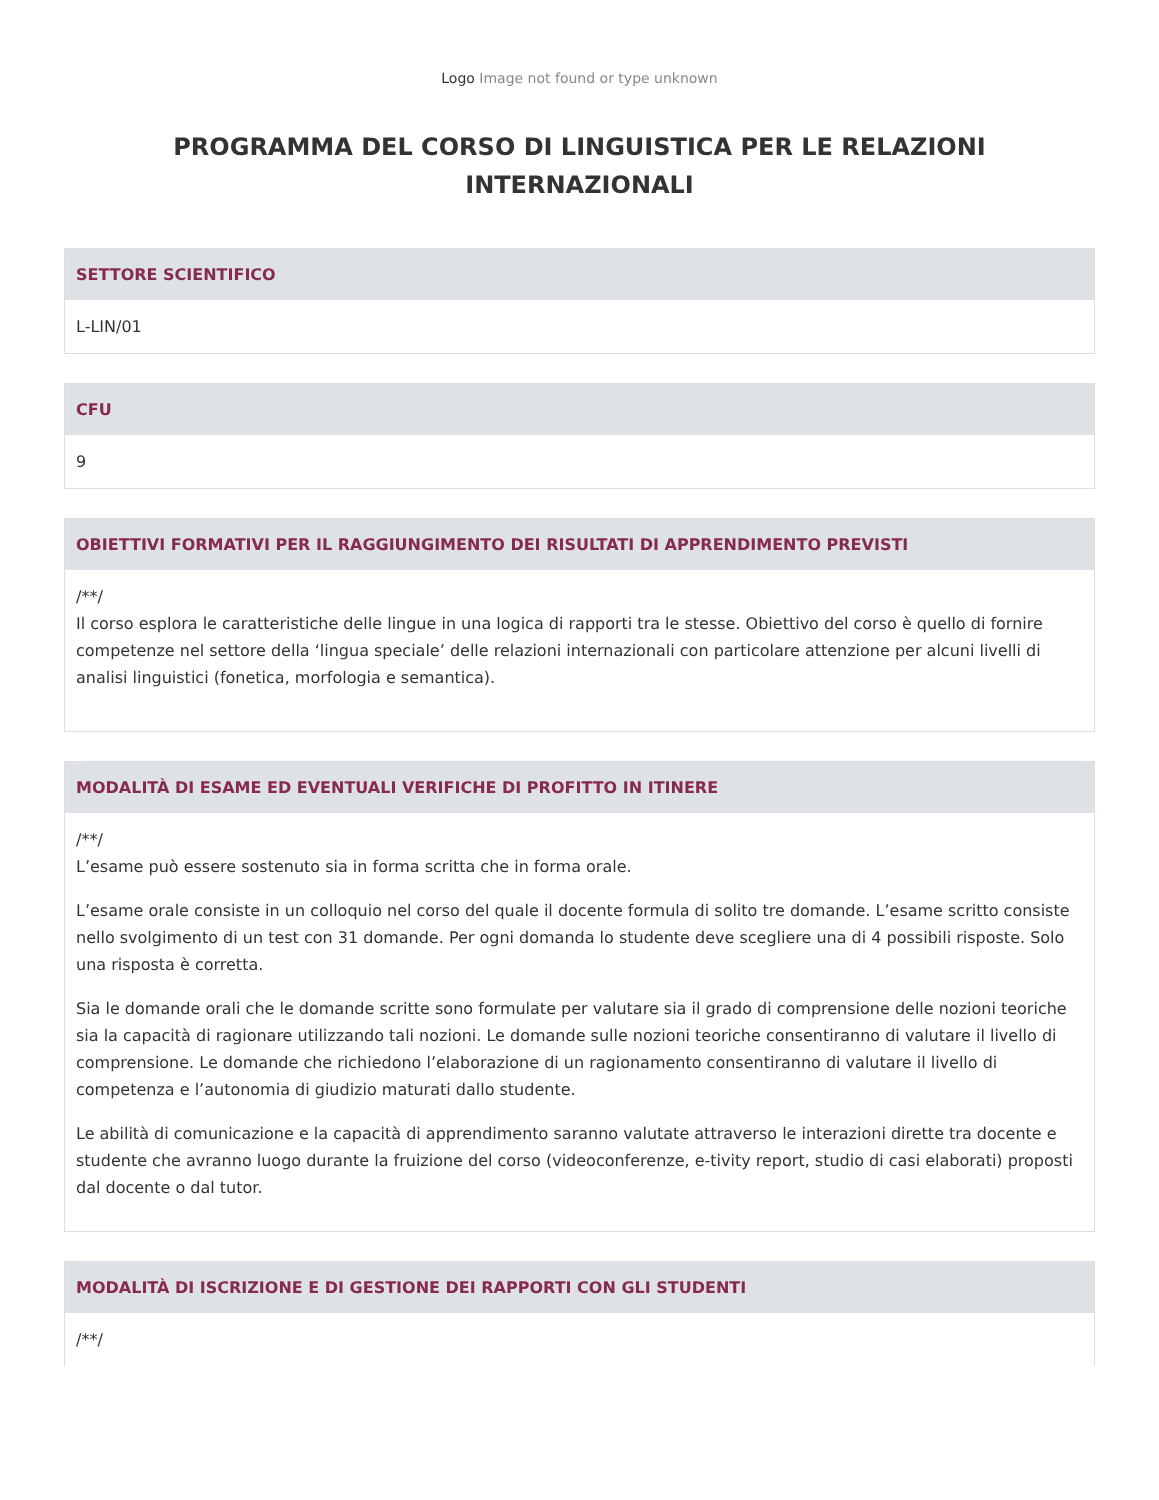Logo Image not found or type unknown
PROGRAMMA DEL CORSO DI LINGUISTICA PER LE RELAZIONI INTERNAZIONALI
SETTORE SCIENTIFICO
L-LIN/01
CFU
9
OBIETTIVI FORMATIVI PER IL RAGGIUNGIMENTO DEI RISULTATI DI APPRENDIMENTO PREVISTI
/**/
Il corso esplora le caratteristiche delle lingue in una logica di rapporti tra le stesse. Obiettivo del corso è quello di fornire competenze nel settore della ‘lingua speciale’ delle relazioni internazionali con particolare attenzione per alcuni livelli di analisi linguistici (fonetica, morfologia e semantica).
MODALITÀ DI ESAME ED EVENTUALI VERIFICHE DI PROFITTO IN ITINERE
/**/
L’esame può essere sostenuto sia in forma scritta che in forma orale.
L’esame orale consiste in un colloquio nel corso del quale il docente formula di solito tre domande. L’esame scritto consiste nello svolgimento di un test con 31 domande. Per ogni domanda lo studente deve scegliere una di 4 possibili risposte. Solo una risposta è corretta.
Sia le domande orali che le domande scritte sono formulate per valutare sia il grado di comprensione delle nozioni teoriche sia la capacità di ragionare utilizzando tali nozioni. Le domande sulle nozioni teoriche consentiranno di valutare il livello di comprensione. Le domande che richiedono l’elaborazione di un ragionamento consentiranno di valutare il livello di competenza e l’autonomia di giudizio maturati dallo studente.
Le abilità di comunicazione e la capacità di apprendimento saranno valutate attraverso le interazioni dirette tra docente e studente che avranno luogo durante la fruizione del corso (videoconferenze, e-tivity report, studio di casi elaborati) proposti dal docente o dal tutor.
MODALITÀ DI ISCRIZIONE E DI GESTIONE DEI RAPPORTI CON GLI STUDENTI
/**/